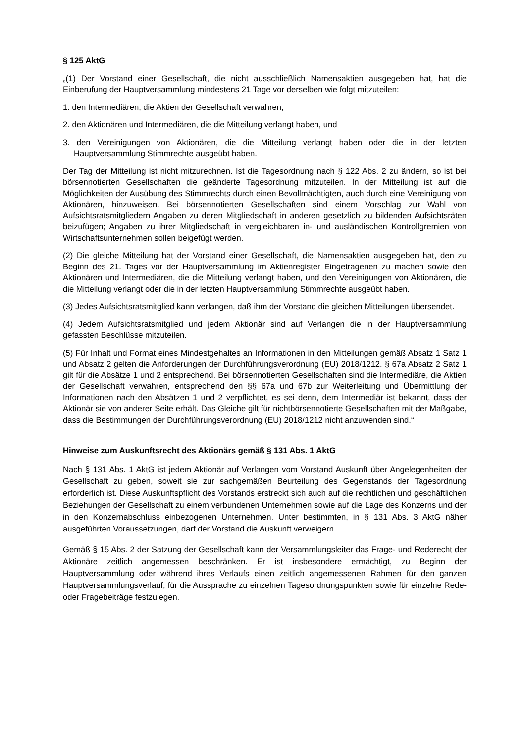§ 125 AktG
„(1) Der Vorstand einer Gesellschaft, die nicht ausschließlich Namensaktien ausgegeben hat, hat die Einberufung der Hauptversammlung mindestens 21 Tage vor derselben wie folgt mitzuteilen:
1. den Intermediären, die Aktien der Gesellschaft verwahren,
2. den Aktionären und Intermediären, die die Mitteilung verlangt haben, und
3. den Vereinigungen von Aktionären, die die Mitteilung verlangt haben oder die in der letzten Hauptversammlung Stimmrechte ausgeübt haben.
Der Tag der Mitteilung ist nicht mitzurechnen. Ist die Tagesordnung nach § 122 Abs. 2 zu ändern, so ist bei börsennotierten Gesellschaften die geänderte Tagesordnung mitzuteilen. In der Mitteilung ist auf die Möglichkeiten der Ausübung des Stimmrechts durch einen Bevollmächtigten, auch durch eine Vereinigung von Aktionären, hinzuweisen. Bei börsennotierten Gesellschaften sind einem Vorschlag zur Wahl von Aufsichtsratsmitgliedern Angaben zu deren Mitgliedschaft in anderen gesetzlich zu bildenden Aufsichtsräten beizufügen; Angaben zu ihrer Mitgliedschaft in vergleichbaren in- und ausländischen Kontrollgremien von Wirtschaftsunternehmen sollen beigefügt werden.
(2) Die gleiche Mitteilung hat der Vorstand einer Gesellschaft, die Namensaktien ausgegeben hat, den zu Beginn des 21. Tages vor der Hauptversammlung im Aktienregister Eingetragenen zu machen sowie den Aktionären und Intermediären, die die Mitteilung verlangt haben, und den Vereinigungen von Aktionären, die die Mitteilung verlangt oder die in der letzten Hauptversammlung Stimmrechte ausgeübt haben.
(3) Jedes Aufsichtsratsmitglied kann verlangen, daß ihm der Vorstand die gleichen Mitteilungen übersendet.
(4) Jedem Aufsichtsratsmitglied und jedem Aktionär sind auf Verlangen die in der Hauptversammlung gefassten Beschlüsse mitzuteilen.
(5) Für Inhalt und Format eines Mindestgehaltes an Informationen in den Mitteilungen gemäß Absatz 1 Satz 1 und Absatz 2 gelten die Anforderungen der Durchführungsverordnung (EU) 2018/1212. § 67a Absatz 2 Satz 1 gilt für die Absätze 1 und 2 entsprechend. Bei börsennotierten Gesellschaften sind die Intermediäre, die Aktien der Gesellschaft verwahren, entsprechend den §§ 67a und 67b zur Weiterleitung und Übermittlung der Informationen nach den Absätzen 1 und 2 verpflichtet, es sei denn, dem Intermediär ist bekannt, dass der Aktionär sie von anderer Seite erhält. Das Gleiche gilt für nichtbörsennotierte Gesellschaften mit der Maßgabe, dass die Bestimmungen der Durchführungsverordnung (EU) 2018/1212 nicht anzuwenden sind.“
Hinweise zum Auskunftsrecht des Aktionärs gemäß § 131 Abs. 1 AktG
Nach § 131 Abs. 1 AktG ist jedem Aktionär auf Verlangen vom Vorstand Auskunft über Angelegenheiten der Gesellschaft zu geben, soweit sie zur sachgemäßen Beurteilung des Gegenstands der Tagesordnung erforderlich ist. Diese Auskunftspflicht des Vorstands erstreckt sich auch auf die rechtlichen und geschäftlichen Beziehungen der Gesellschaft zu einem verbundenen Unternehmen sowie auf die Lage des Konzerns und der in den Konzernabschluss einbezogenen Unternehmen. Unter bestimmten, in § 131 Abs. 3 AktG näher ausgeführten Voraussetzungen, darf der Vorstand die Auskunft verweigern.
Gemäß § 15 Abs. 2 der Satzung der Gesellschaft kann der Versammlungsleiter das Frage- und Rederecht der Aktionäre zeitlich angemessen beschränken. Er ist insbesondere ermächtigt, zu Beginn der Hauptversammlung oder während ihres Verlaufs einen zeitlich angemessenen Rahmen für den ganzen Hauptversammlungsverlauf, für die Aussprache zu einzelnen Tagesordnungspunkten sowie für einzelne Rede- oder Fragebeiträge festzulegen.